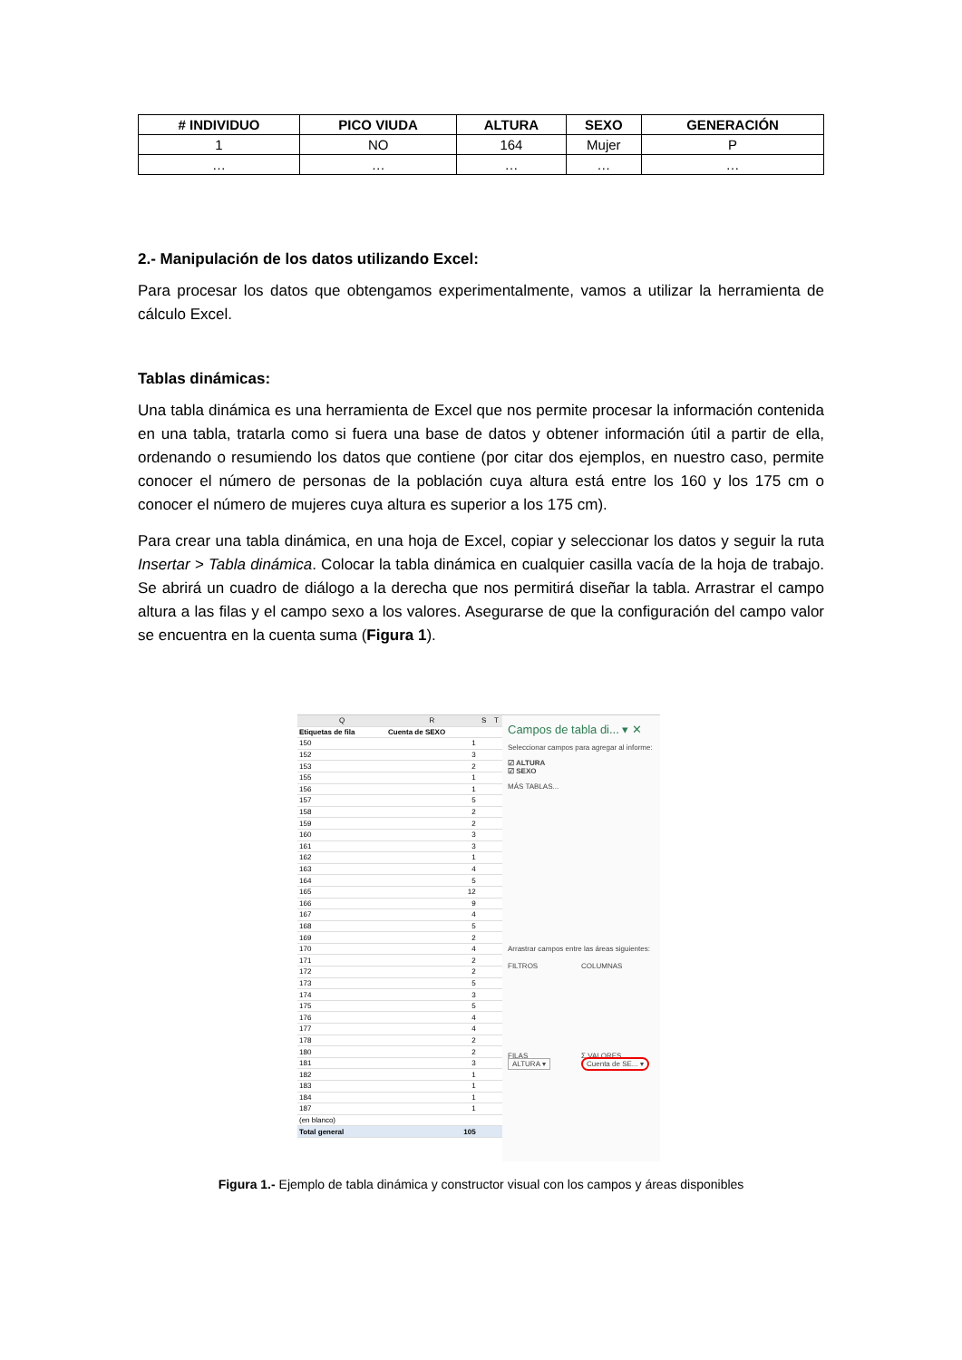| # INDIVIDUO | PICO VIUDA | ALTURA | SEXO | GENERACIÓN |
| --- | --- | --- | --- | --- |
| 1 | NO | 164 | Mujer | P |
| … | … | … | … | … |
2.- Manipulación de los datos utilizando Excel:
Para procesar los datos que obtengamos experimentalmente, vamos a utilizar la herramienta de cálculo Excel.
Tablas dinámicas:
Una tabla dinámica es una herramienta de Excel que nos permite procesar la información contenida en una tabla, tratarla como si fuera una base de datos y obtener información útil a partir de ella, ordenando o resumiendo los datos que contiene (por citar dos ejemplos, en nuestro caso, permite conocer el número de personas de la población cuya altura está entre los 160 y los 175 cm o conocer el número de mujeres cuya altura es superior a los 175 cm).
Para crear una tabla dinámica, en una hoja de Excel, copiar y seleccionar los datos y seguir la ruta Insertar > Tabla dinámica. Colocar la tabla dinámica en cualquier casilla vacía de la hoja de trabajo. Se abrirá un cuadro de diálogo a la derecha que nos permitirá diseñar la tabla. Arrastrar el campo altura a las filas y el campo sexo a los valores. Asegurarse de que la configuración del campo valor se encuentra en la cuenta suma (Figura 1).
| Q | R | S | T |
| Etiquetas de fila | Cuenta de SEXO | | |
| 150 | 1 | | |
| 152 | 3 | | |
| 153 | 2 | | |
| 155 | 1 | | |
| 156 | 1 | | |
| 157 | 5 | | |
| 158 | 2 | | |
| 159 | 2 | | |
| 160 | 3 | | |
| 161 | 3 | | |
| 162 | 1 | | |
| 163 | 4 | | |
| 164 | 5 | | |
| 165 | 12 | | |
| 166 | 9 | | |
| 167 | 4 | | |
| 168 | 5 | | |
| 169 | 2 | | |
| 170 | 4 | | |
| 171 | 2 | | |
| 172 | 2 | | |
| 173 | 5 | | |
| 174 | 3 | | |
| 175 | 5 | | |
| 176 | 4 | | |
| 177 | 4 | | |
| 178 | 2 | | |
| 180 | 2 | | |
| 181 | 3 | | |
| 182 | 1 | | |
| 183 | 1 | | |
| 184 | 1 | | |
| 187 | 1 | | |
| (en blanco) | | | |
| Total general | 105 | | |
Campos de tabla di... ▾ ✕
Seleccionar campos para agregar al informe:
☑ ALTURA
☑ SEXO
MÁS TABLAS...
Arrastrar campos entre las áreas siguientes:
FILTROS COLUMNAS
FILAS
ALTURA ▾
Σ VALORES
Cuenta de SE... ▾
Figura 1.- Ejemplo de tabla dinámica y constructor visual con los campos y áreas disponibles